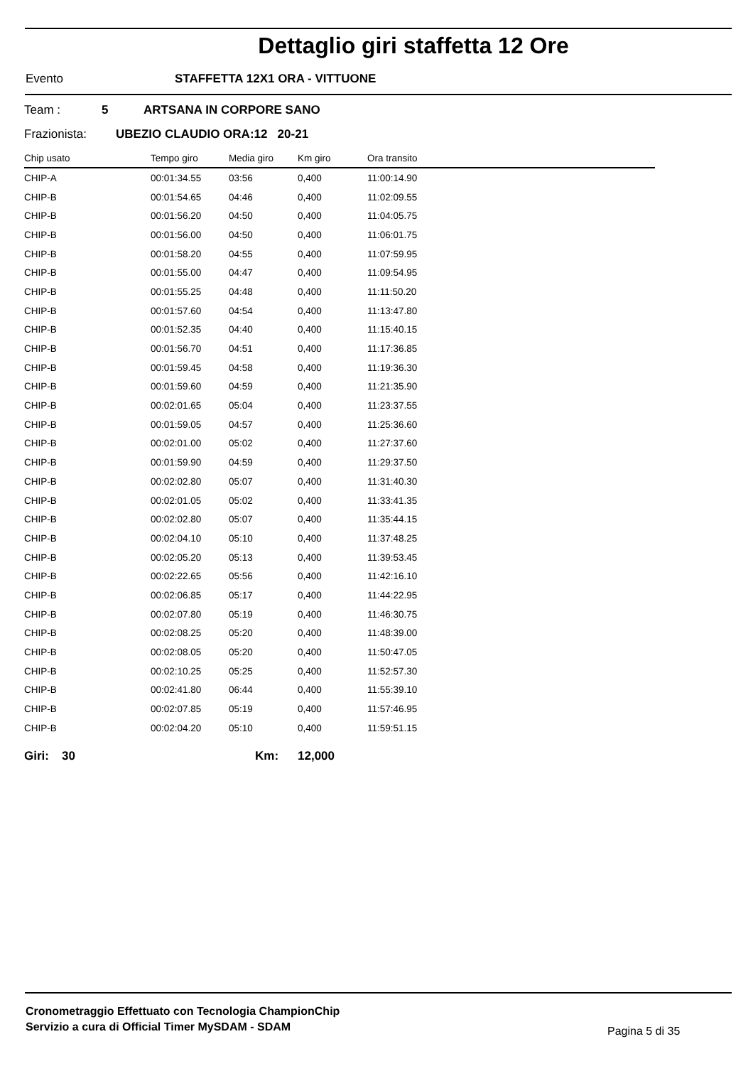Dettaglio giri staffetta 12 Ore
Evento STAFFETTA 12X1 ORA - VITTUONE
Team : 5 ARTSANA IN CORPORE SANO
Frazionista: UBEZIO CLAUDIO ORA:12 20-21
| Chip usato | Tempo giro | Media giro | Km giro | Ora transito |
| --- | --- | --- | --- | --- |
| CHIP-A | 00:01:34.55 | 03:56 | 0,400 | 11:00:14.90 |
| CHIP-B | 00:01:54.65 | 04:46 | 0,400 | 11:02:09.55 |
| CHIP-B | 00:01:56.20 | 04:50 | 0,400 | 11:04:05.75 |
| CHIP-B | 00:01:56.00 | 04:50 | 0,400 | 11:06:01.75 |
| CHIP-B | 00:01:58.20 | 04:55 | 0,400 | 11:07:59.95 |
| CHIP-B | 00:01:55.00 | 04:47 | 0,400 | 11:09:54.95 |
| CHIP-B | 00:01:55.25 | 04:48 | 0,400 | 11:11:50.20 |
| CHIP-B | 00:01:57.60 | 04:54 | 0,400 | 11:13:47.80 |
| CHIP-B | 00:01:52.35 | 04:40 | 0,400 | 11:15:40.15 |
| CHIP-B | 00:01:56.70 | 04:51 | 0,400 | 11:17:36.85 |
| CHIP-B | 00:01:59.45 | 04:58 | 0,400 | 11:19:36.30 |
| CHIP-B | 00:01:59.60 | 04:59 | 0,400 | 11:21:35.90 |
| CHIP-B | 00:02:01.65 | 05:04 | 0,400 | 11:23:37.55 |
| CHIP-B | 00:01:59.05 | 04:57 | 0,400 | 11:25:36.60 |
| CHIP-B | 00:02:01.00 | 05:02 | 0,400 | 11:27:37.60 |
| CHIP-B | 00:01:59.90 | 04:59 | 0,400 | 11:29:37.50 |
| CHIP-B | 00:02:02.80 | 05:07 | 0,400 | 11:31:40.30 |
| CHIP-B | 00:02:01.05 | 05:02 | 0,400 | 11:33:41.35 |
| CHIP-B | 00:02:02.80 | 05:07 | 0,400 | 11:35:44.15 |
| CHIP-B | 00:02:04.10 | 05:10 | 0,400 | 11:37:48.25 |
| CHIP-B | 00:02:05.20 | 05:13 | 0,400 | 11:39:53.45 |
| CHIP-B | 00:02:22.65 | 05:56 | 0,400 | 11:42:16.10 |
| CHIP-B | 00:02:06.85 | 05:17 | 0,400 | 11:44:22.95 |
| CHIP-B | 00:02:07.80 | 05:19 | 0,400 | 11:46:30.75 |
| CHIP-B | 00:02:08.25 | 05:20 | 0,400 | 11:48:39.00 |
| CHIP-B | 00:02:08.05 | 05:20 | 0,400 | 11:50:47.05 |
| CHIP-B | 00:02:10.25 | 05:25 | 0,400 | 11:52:57.30 |
| CHIP-B | 00:02:41.80 | 06:44 | 0,400 | 11:55:39.10 |
| CHIP-B | 00:02:07.85 | 05:19 | 0,400 | 11:57:46.95 |
| CHIP-B | 00:02:04.20 | 05:10 | 0,400 | 11:59:51.15 |
Giri: 30 Km: 12,000
Cronometraggio Effettuato con Tecnologia ChampionChip
Servizio a cura di Official Timer MySDAM - SDAM
Pagina 5 di 35